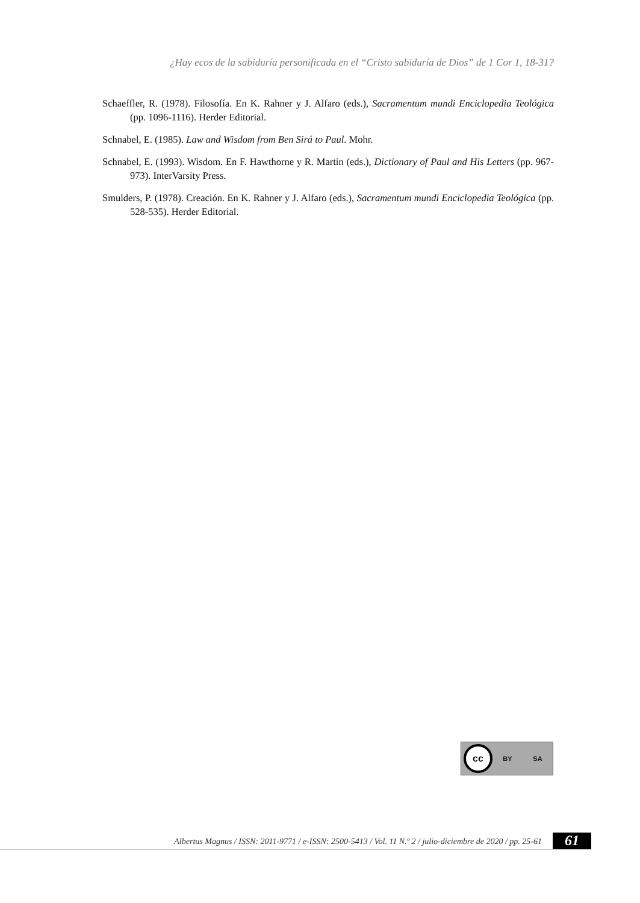¿Hay ecos de la sabiduría personificada en el “Cristo sabiduría de Dios” de 1 Cor 1, 18-31?
Schaeffler, R. (1978). Filosofía. En K. Rahner y J. Alfaro (eds.), Sacramentum mundi Enciclopedia Teológica (pp. 1096-1116). Herder Editorial.
Schnabel, E. (1985). Law and Wisdom from Ben Sirá to Paul. Mohr.
Schnabel, E. (1993). Wisdom. En F. Hawthorne y R. Martin (eds.), Dictionary of Paul and His Letters (pp. 967-973). InterVarsity Press.
Smulders, P. (1978). Creación. En K. Rahner y J. Alfaro (eds.), Sacramentum mundi Enciclopedia Teológica (pp. 528-535). Herder Editorial.
cc
BY SA
Albertus Magnus / ISSN: 2011-9771 / e-ISSN: 2500-5413 / Vol. 11 N.º 2 / julio-diciembre de 2020 / pp. 25-61 61